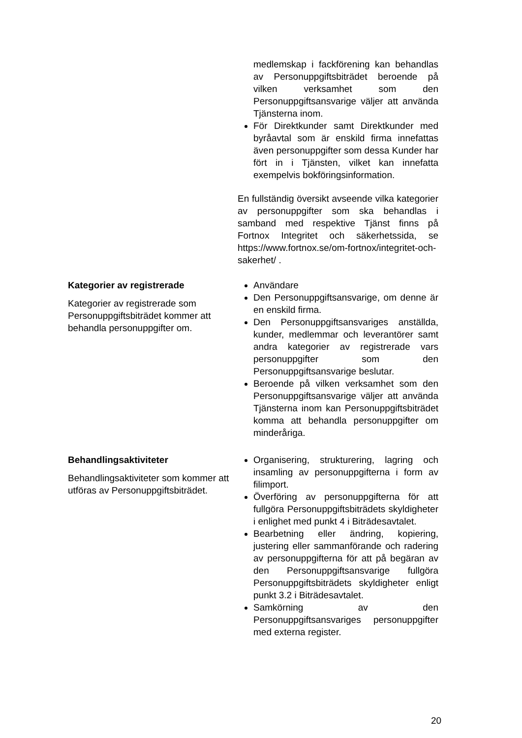medlemskap i fackförening kan behandlas av Personuppgiftsbiträdet beroende på vilken verksamhet som den Personuppgiftsansvarige väljer att använda Tjänsterna inom.
För Direktkunder samt Direktkunder med byråavtal som är enskild firma innefattas även personuppgifter som dessa Kunder har fört in i Tjänsten, vilket kan innefatta exempelvis bokföringsinformation.
En fullständig översikt avseende vilka kategorier av personuppgifter som ska behandlas i samband med respektive Tjänst finns på Fortnox Integritet och säkerhetssida, se https://www.fortnox.se/om-fortnox/integritet-och-sakerhet/ .
Kategorier av registrerade
Kategorier av registrerade som Personuppgiftsbiträdet kommer att behandla personuppgifter om.
Användare
Den Personuppgiftsansvarige, om denne är en enskild firma.
Den Personuppgiftsansvariges anställda, kunder, medlemmar och leverantörer samt andra kategorier av registrerade vars personuppgifter som den Personuppgiftsansvarige beslutar.
Beroende på vilken verksamhet som den Personuppgiftsansvarige väljer att använda Tjänsterna inom kan Personuppgiftsbiträdet komma att behandla personuppgifter om minderåriga.
Behandlingsaktiviteter
Behandlingsaktiviteter som kommer att utföras av Personuppgiftsbiträdet.
Organisering, strukturering, lagring och insamling av personuppgifterna i form av filimport.
Överföring av personuppgifterna för att fullgöra Personuppgiftsbiträdets skyldigheter i enlighet med punkt 4 i Biträdesavtalet.
Bearbetning eller ändring, kopiering, justering eller sammanförande och radering av personuppgifterna för att på begäran av den Personuppgiftsansvarige fullgöra Personuppgiftsbiträdets skyldigheter enligt punkt 3.2 i Biträdesavtalet.
Samkörning av den Personuppgiftsansvariges personuppgifter med externa register.
20